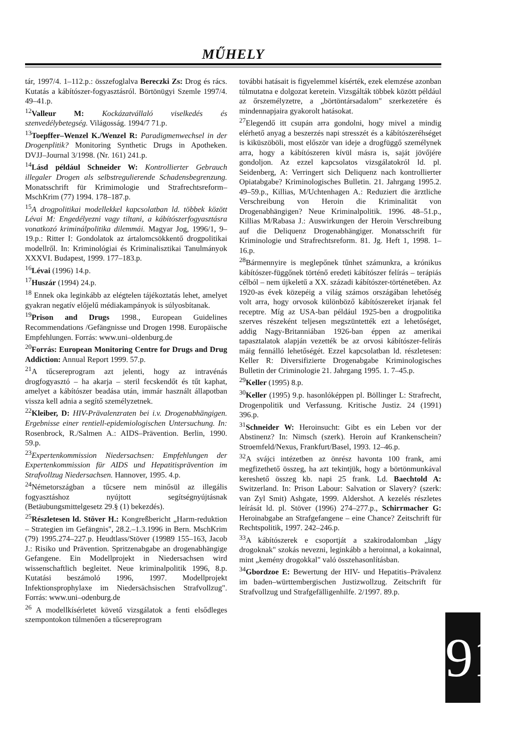MŰHELY
tár, 1997/4. 1–112.p.: összefoglalva Bereczki Zs: Drog és rács. Kutatás a kábítószer-fogyasztásról. Börtönügyi Szemle 1997/4. 49–41.p.
<sup>12</sup> Valleur M: Kockázatvállaló viselkedés és szenvedélybetegség. Világosság. 1994/7 71.p.
<sup>13</sup> Toepffer–Wenzel K./Wenzel R: Paradigmenwechsel in der Drogenplitik? Monitoring Synthetic Drugs in Apotheken. DVJJ–Journal 3/1998. (Nr. 161) 241.p.
<sup>14</sup> Lásd például Schneider W: Kontrollierter Gebrauch illegaler Drogen als selbstregulierende Schadensbegrenzung. Monatsschrift für Krimimologie und Strafrechtsreform–MschKrim (77) 1994. 178–187.p.
<sup>15</sup> A drogpolitikai modellekkel kapcsolatban ld. többek között Lévai M: Engedélyezni vagy tiltani, a kábítószerfogyasztásra vonatkozó kriminálpolitika dilemmái. Magyar Jog, 1996/1, 9–19.p.: Ritter I: Gondolatok az ártalomcsökkentő drogpolitikai modellről. In: Kriminológiai és Kriminalisztikai Tanulmányok XXXVI. Budapest, 1999. 177–183.p.
<sup>16</sup> Lévai (1996) 14.p.
<sup>17</sup> Huszár (1994) 24.p.
<sup>18</sup> Ennek oka leginkább az elégtelen tájékoztatás lehet, amelyet gyakran negatív előjelű médiakampányok is súlyosbítanak.
<sup>19</sup> Prison and Drugs 1998., European Guidelines Recommendations /Gefängnisse und Drogen 1998. Europäische Empfehlungen. Forrás: www.uni–oldenburg.de
<sup>20</sup> Forrás: European Monitoring Centre for Drugs and Drug Addiction: Annual Report 1999. 57.p.
<sup>21</sup> A tűcsereprogram azt jelenti, hogy az intravénás drogfogyasztó – ha akarja – steril fecskendőt és tűt kaphat, amelyet a kábítószer beadása után, immár használt állapotban vissza kell adnia a segítő személyzetnek.
<sup>22</sup> Kleiber, D: HIV-Prävalenzraten bei i.v. Drogenabhängigen. Ergebnisse einer rentiell-epidemiologischen Untersuchung. In: Rosenbrock, R./Salmen A.: AIDS–Prävention. Berlin, 1990. 59.p.
<sup>23</sup> Expertenkommission Niedersachsen: Empfehlungen der Expertenkommission für AIDS und Hepatitisprävention im Strafvollzug Niedersachsen. Hannover, 1995. 4.p.
<sup>24</sup>Németországban a tűcsere nem minősül az illegális fogyasztáshoz nyújtott segítségnyújtásnak (Betäubungsmittelgesetz 29.§ (1) bekezdés).
<sup>25</sup> Részletesen ld. Stöver H.: Kongreßbericht „Harm-reduktion – Strategien im Gefängnis", 28.2.–1.3.1996 in Bern. MschKrim (79) 1995.274–227.p. Heudtlass/Stöver (19989 155–163, Jacob J.: Risiko und Prävention. Spritzenabgabe an drogenabhängige Gefangene. Ein Modellprojekt in Niedersachsen wird wissenschaftlich begleitet. Neue kriminalpolitik 1996, 8.p. Kutatási beszámoló 1996, 1997. Modellprojekt Infektionsprophylaxe im Niedersächsischen Strafvollzug". Forrás: www.uni–odenburg.de
<sup>26</sup> A modellkísérletet követő vizsgálatok a fenti elsődleges szempontokon túlmenően a tűcsereprogram
további hatásait is figyelemmel kísérték, ezek elemzése azonban túlmutatna e dolgozat keretein. Vizsgálták többek között például az őrszemélyzetre, a „börtöntársadalom" szerkezetére és mindennapjaira gyakorolt hatásokat.
<sup>27</sup> Elegendő itt csupán arra gondolni, hogy mivel a mindig elérhető anyag a beszerzés napi stresszét és a kábítószeréhséget is kiküszöböli, most először van ideje a drogfüggő személynek arra, hogy a kábítószeren kívül másra is, saját jövőjére gondoljon. Az ezzel kapcsolatos vizsgálatokról ld. pl. Seidenberg, A: Verringert sich Deliquenz nach kontrollierter Opiatabgabe? Kriminologisches Bulletin. 21. Jahrgang 1995.2. 49–59.p., Killias, M/Uchtenhagen A.: Reduziert die ärztliche Verschreibung von Heroin die Kriminalität von Drogenabhängigen? Neue Kriminalpolitik. 1996. 48–51.p., Killias M/Rabasa J.: Auswirkungen der Heroin Verschreibung auf die Deliquenz Drogenabhängiger. Monatsschrift für Kriminologie und Strafrechtsreform. 81. Jg. Heft 1, 1998. 1–16.p.
<sup>28</sup>Bármennyire is meglepőnek tűnhet számunkra, a krónikus kábítószer-függőnek történő eredeti kábítószer felírás – terápiás célból – nem újkeletű a XX. századi kábítószer-történetében. Az 1920-as évek közepéig a világ számos országában lehetőség volt arra, hogy orvosok különböző kábítószereket írjanak fel receptre. Míg az USA-ban például 1925-ben a drogpolitika szerves részeként teljesen megszüntették ezt a lehetőséget, addig Nagy-Britanniában 1926-ban éppen az amerikai tapasztalatok alapján vezették be az orvosi kábítószer-felírás máig fennálló lehetőségét. Ezzel kapcsolatban ld. részletesen: Keller R: Diversifizierte Drogenabgabe Kriminologisches Bulletin der Criminologie 21. Jahrgang 1995. 1. 7–45.p.
<sup>29</sup> Keller (1995) 8.p.
<sup>30</sup> Keller (1995) 9.p. hasonlóképpen pl. Böllinger L: Strafrecht, Drogenpolitik und Verfassung. Kritische Justiz. 24 (1991) 396.p.
<sup>31</sup> Schneider W: Heroinsucht: Gibt es ein Leben vor der Abstinenz? In: Nimsch (szerk). Heroin auf Krankenschein? Stroemfeld/Nexus, Frankfurt/Basel, 1993. 12–46.p.
<sup>32</sup> A svájci intézetben az önrész havonta 100 frank, ami megfizethető összeg, ha azt tekintjük, hogy a börtönmunkával kereshető összeg kb. napi 25 frank. Ld. Baechtold A: Switzerland. In: Prison Labour: Salvation or Slavery? (szerk: van Zyl Smit) Ashgate, 1999. Aldershot. A kezelés részletes leírását ld. pl. Stöver (1996) 274–277.p., Schirrmacher G: Heroinabgabe an Strafgefangene – eine Chance? Zeitschrift für Rechtspolitik, 1997. 242–246.p.
<sup>33</sup> A kábítószerek e csoportját a szakirodalomban „lágy drogoknak" szokás nevezni, leginkább a heroinnal, a kokainnal, mint „kemény drogokkal" való összehasonlításban.
<sup>34</sup> Gbordzoe E: Bewertung der HIV- und Hepatitis–Prävalenz im baden–württembergischen Justizwollzug. Zeitschrift für Strafvollzug und Strafgefälligenhilfe. 2/1997. 89.p.
91